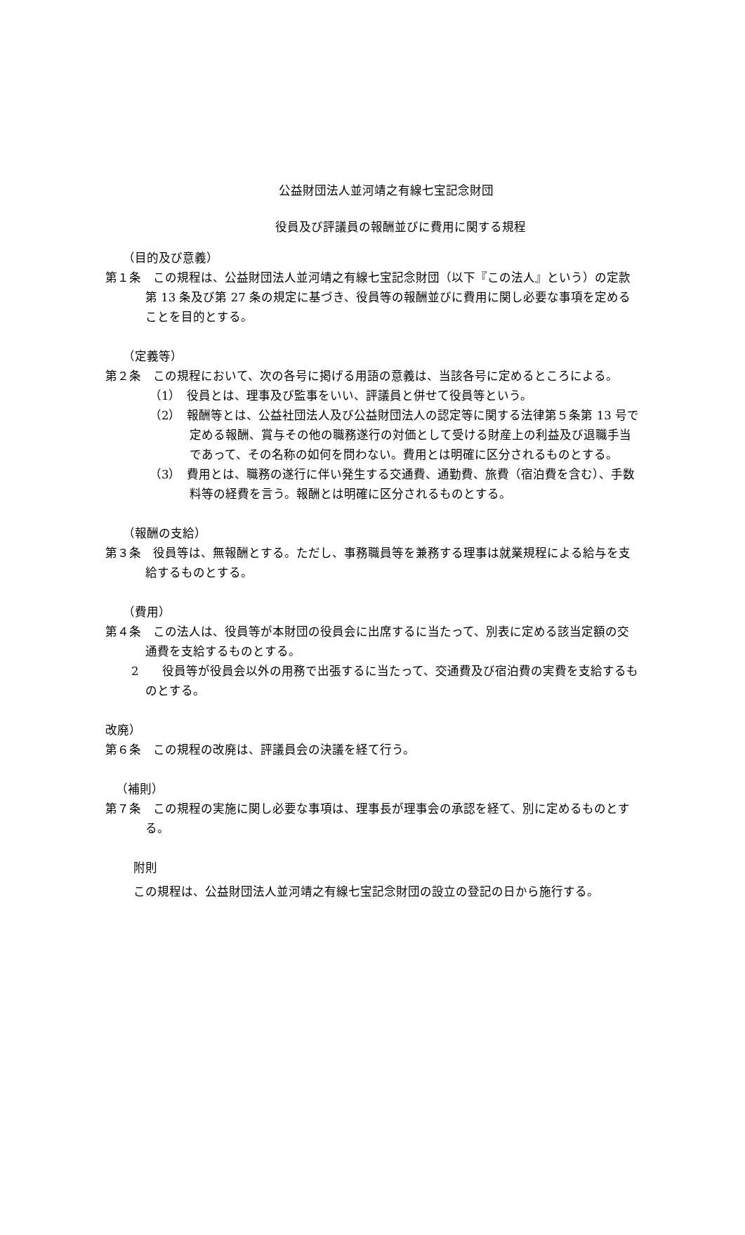公益財団法人並河靖之有線七宝記念財団
役員及び評議員の報酬並びに費用に関する規程
（目的及び意義）
第１条　この規程は、公益財団法人並河靖之有線七宝記念財団（以下『この法人』という）の定款第 13 条及び第 27 条の規定に基づき、役員等の報酬並びに費用に関し必要な事項を定めることを目的とする。
（定義等）
第２条　この規程において、次の各号に掲げる用語の意義は、当該各号に定めるところによる。
（1）　役員とは、理事及び監事をいい、評議員と併せて役員等という。
（2）　報酬等とは、公益社団法人及び公益財団法人の認定等に関する法律第５条第 13 号で定める報酬、賞与その他の職務遂行の対価として受ける財産上の利益及び退職手当であって、その名称の如何を問わない。費用とは明確に区分されるものとする。
（3）　費用とは、職務の遂行に伴い発生する交通費、通勤費、旅費（宿泊費を含む）、手数料等の経費を言う。報酬とは明確に区分されるものとする。
（報酬の支給）
第３条　役員等は、無報酬とする。ただし、事務職員等を兼務する理事は就業規程による給与を支給するものとする。
（費用）
第４条　この法人は、役員等が本財団の役員会に出席するに当たって、別表に定める該当定額の交通費を支給するものとする。
2　　役員等が役員会以外の用務で出張するに当たって、交通費及び宿泊費の実費を支給するものとする。
改廃）
第６条　この規程の改廃は、評議員会の決議を経て行う。
（補則）
第７条　この規程の実施に関し必要な事項は、理事長が理事会の承認を経て、別に定めるものとする。
附則
この規程は、公益財団法人並河靖之有線七宝記念財団の設立の登記の日から施行する。